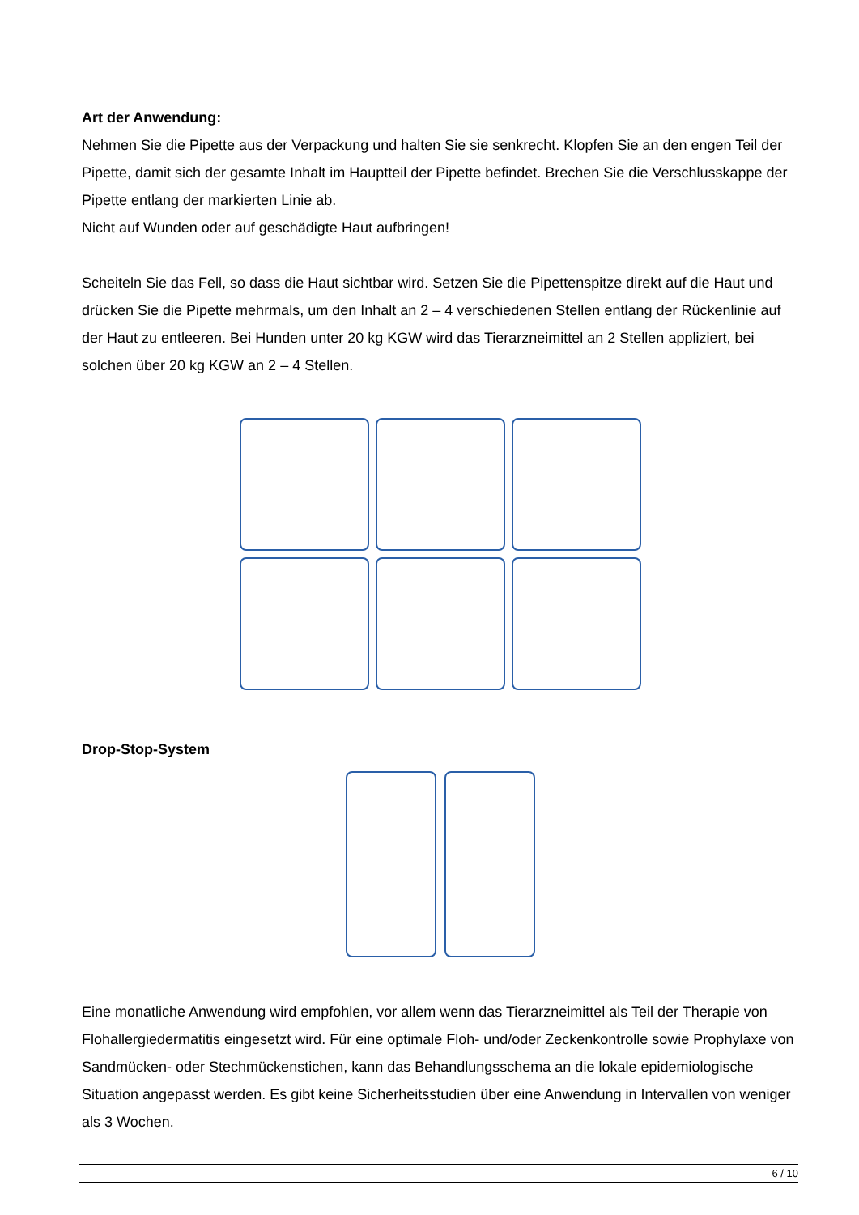Art der Anwendung:
Nehmen Sie die Pipette aus der Verpackung und halten Sie sie senkrecht. Klopfen Sie an den engen Teil der Pipette, damit sich der gesamte Inhalt im Hauptteil der Pipette befindet. Brechen Sie die Verschlusskappe der Pipette entlang der markierten Linie ab.
Nicht auf Wunden oder auf geschädigte Haut aufbringen!
Scheiteln Sie das Fell, so dass die Haut sichtbar wird. Setzen Sie die Pipettenspitze direkt auf die Haut und drücken Sie die Pipette mehrmals, um den Inhalt an 2 – 4 verschiedenen Stellen entlang der Rückenlinie auf der Haut zu entleeren. Bei Hunden unter 20 kg KGW wird das Tierarzneimittel an 2 Stellen appliziert, bei solchen über 20 kg KGW an 2 – 4 Stellen.
Drop-Stop-System
Eine monatliche Anwendung wird empfohlen, vor allem wenn das Tierarzneimittel als Teil der Therapie von Flohallergiedermatitis eingesetzt wird. Für eine optimale Floh- und/oder Zeckenkontrolle sowie Prophylaxe von Sandmücken- oder Stechmückenstichen, kann das Behandlungsschema an die lokale epidemiologische Situation angepasst werden. Es gibt keine Sicherheitsstudien über eine Anwendung in Intervallen von weniger als 3 Wochen.
6 / 10